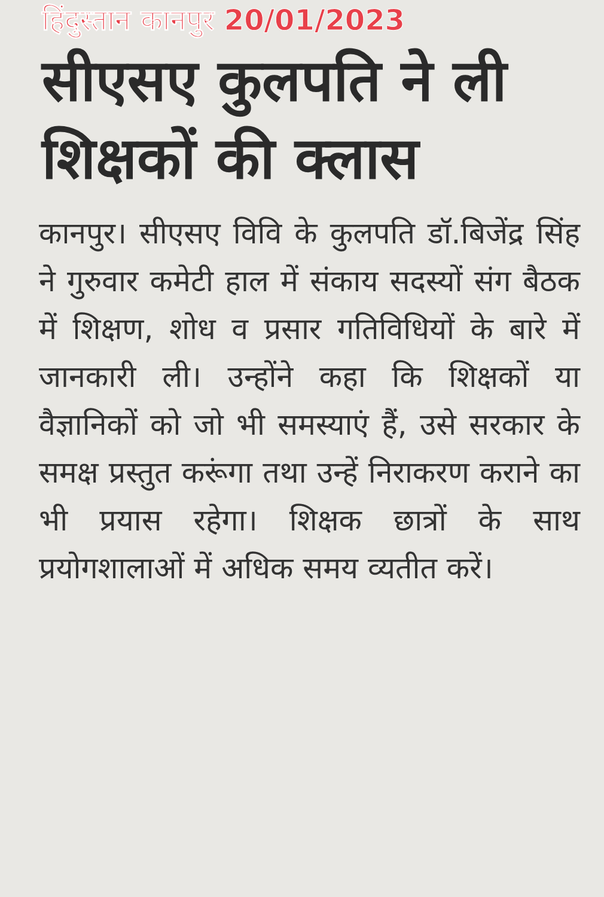हिंदुस्तान कानपुर 20/01/2023
सीएसए कुलपति ने ली शिक्षकों की क्लास
कानपुर। सीएसए विवि के कुलपति डॉ.बिजेंद्र सिंह ने गुरुवार कमेटी हाल में संकाय सदस्यों संग बैठक में शिक्षण, शोध व प्रसार गतिविधियों के बारे में जानकारी ली। उन्होंने कहा कि शिक्षकों या वैज्ञानिकों को जो भी समस्याएं हैं, उसे सरकार के समक्ष प्रस्तुत करूंगा तथा उन्हें निराकरण कराने का भी प्रयास रहेगा। शिक्षक छात्रों के साथ प्रयोगशालाओं में अधिक समय व्यतीत करें।